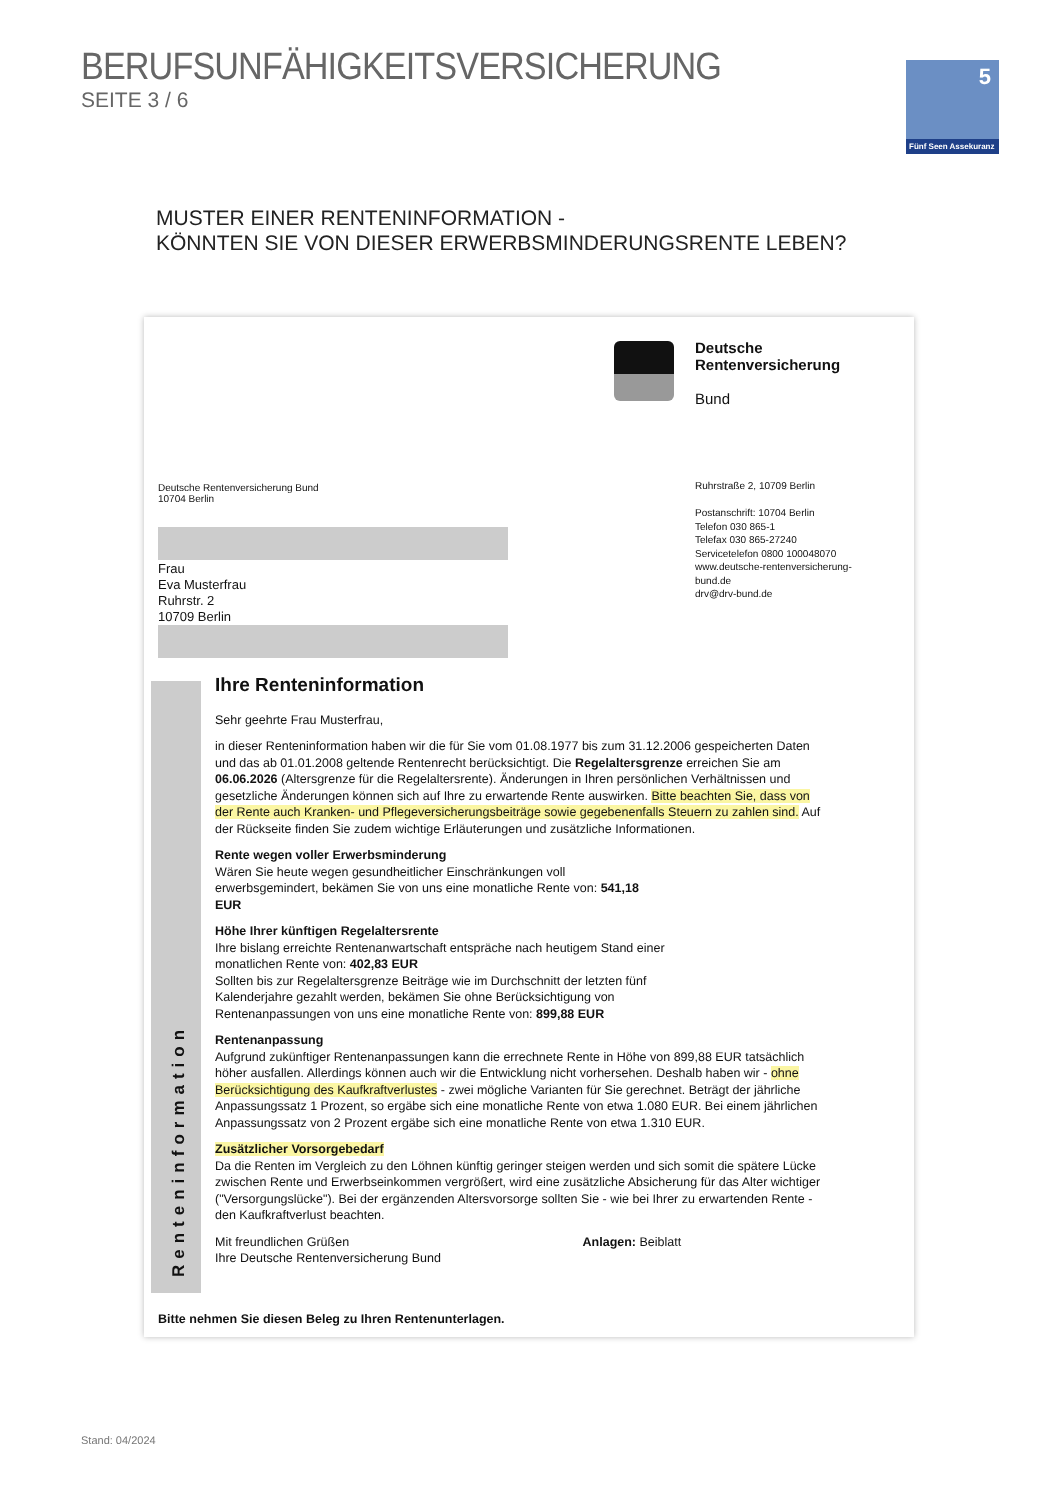BERUFSUNFÄHIGKEITSVERSICHERUNG
SEITE 3 / 6
5
Fünf Seen Assekuranz
MUSTER EINER RENTENINFORMATION -
KÖNNTEN SIE VON DIESER ERWERBSMINDERUNGSRENTE LEBEN?
Deutsche
Rentenversicherung
Bund
Deutsche Rentenversicherung Bund
10704 Berlin
Ruhrstraße 2, 10709 Berlin
Postanschrift: 10704 Berlin
Telefon 030 865-1
Telefax 030 865-27240
Servicetelefon 0800 100048070
www.deutsche-rentenversicherung-
bund.de
drv@drv-bund.de
Frau
Eva Musterfrau
Ruhrstr. 2
10709 Berlin
Ihre Renteninformation
Sehr geehrte Frau Musterfrau,
in dieser Renteninformation haben wir die für Sie vom 01.08.1977 bis zum 31.12.2006 gespeicherten Daten und das ab 01.01.2008 geltende Rentenrecht berücksichtigt. Die Regelaltersgrenze erreichen Sie am 06.06.2026 (Altersgrenze für die Regelaltersrente). Änderungen in Ihren persönlichen Verhältnissen und gesetzliche Änderungen können sich auf Ihre zu erwartende Rente auswirken. Bitte beachten Sie, dass von der Rente auch Kranken- und Pflegeversicherungsbeiträge sowie gegebenenfalls Steuern zu zahlen sind. Auf der Rückseite finden Sie zudem wichtige Erläuterungen und zusätzliche Informationen.
Rente wegen voller Erwerbsminderung
Wären Sie heute wegen gesundheitlicher Einschränkungen voll erwerbsgemindert, bekämen Sie von uns eine monatliche Rente von: 541,18 EUR
Höhe Ihrer künftigen Regelaltersrente
Ihre bislang erreichte Rentenanwartschaft entspräche nach heutigem Stand einer monatlichen Rente von: 402,83 EUR
Sollten bis zur Regelaltersgrenze Beiträge wie im Durchschnitt der letzten fünf Kalenderjahre gezahlt werden, bekämen Sie ohne Berücksichtigung von Rentenanpassungen von uns eine monatliche Rente von: 899,88 EUR
Rentenanpassung
Aufgrund zukünftiger Rentenanpassungen kann die errechnete Rente in Höhe von 899,88 EUR tatsächlich höher ausfallen. Allerdings können auch wir die Entwicklung nicht vorhersehen. Deshalb haben wir - ohne Berücksichtigung des Kaufkraftverlustes - zwei mögliche Varianten für Sie gerechnet. Beträgt der jährliche Anpassungssatz 1 Prozent, so ergäbe sich eine monatliche Rente von etwa 1.080 EUR. Bei einem jährlichen Anpassungssatz von 2 Prozent ergäbe sich eine monatliche Rente von etwa 1.310 EUR.
Zusätzlicher Vorsorgebedarf
Da die Renten im Vergleich zu den Löhnen künftig geringer steigen werden und sich somit die spätere Lücke zwischen Rente und Erwerbseinkommen vergrößert, wird eine zusätzliche Absicherung für das Alter wichtiger ("Versorgungslücke"). Bei der ergänzenden Altersvorsorge sollten Sie - wie bei Ihrer zu erwartenden Rente - den Kaufkraftverlust beachten.
Mit freundlichen Grüßen Anlagen: Beiblatt
Ihre Deutsche Rentenversicherung Bund
Renteninformation
Bitte nehmen Sie diesen Beleg zu Ihren Rentenunterlagen.
Stand: 04/2024